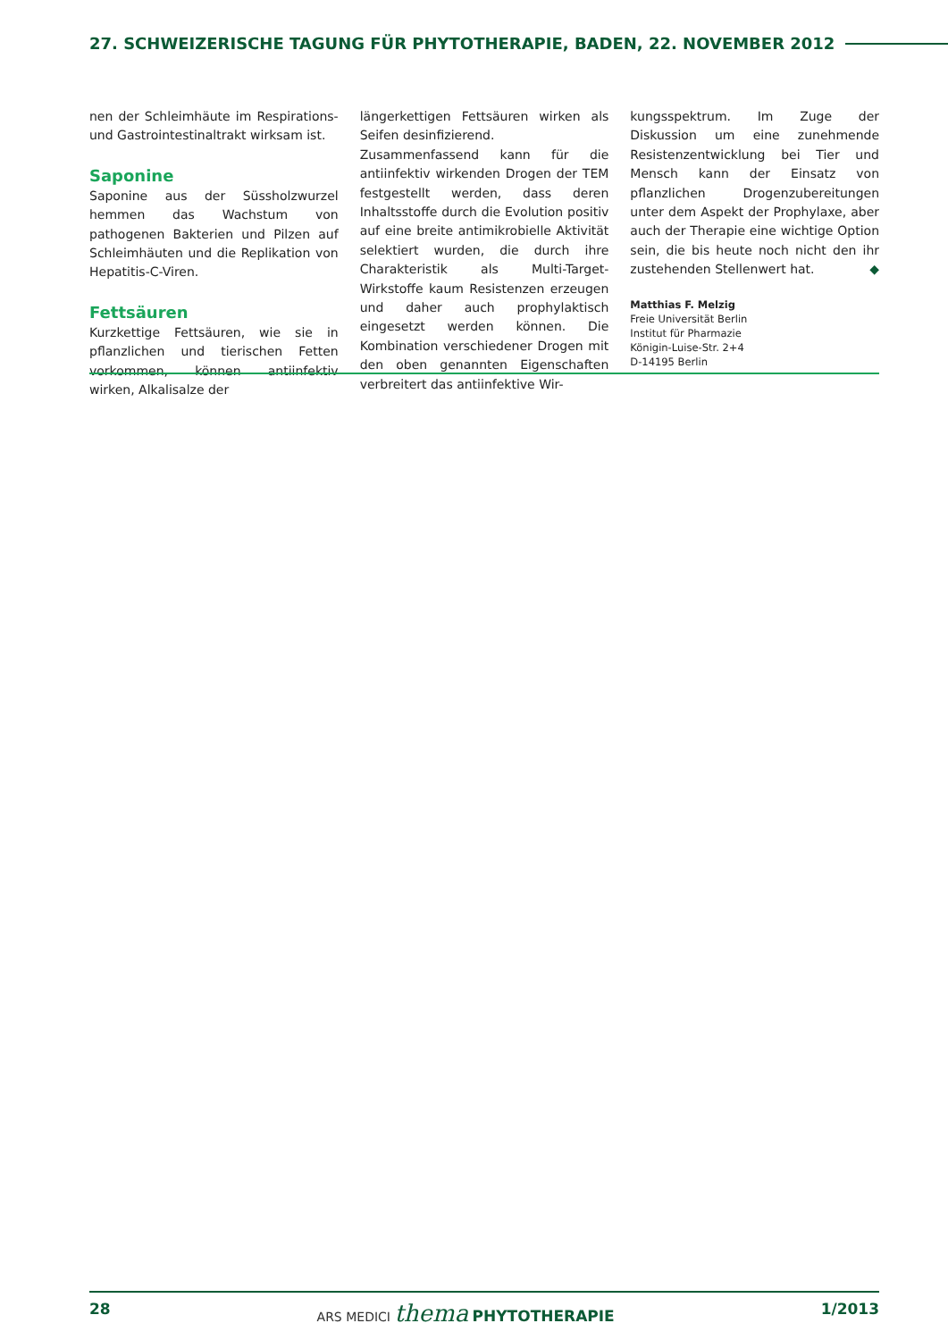27. SCHWEIZERISCHE TAGUNG FÜR PHYTOTHERAPIE, BADEN, 22. NOVEMBER 2012
nen der Schleimhäute im Respirations- und Gastrointestinaltrakt wirksam ist.
Saponine
Saponine aus der Süssholzwurzel hemmen das Wachstum von pathogenen Bakterien und Pilzen auf Schleimhäuten und die Replikation von Hepatitis-C-Viren.
Fettsäuren
Kurzkettige Fettsäuren, wie sie in pflanzlichen und tierischen Fetten vorkommen, können antiinfektiv wirken, Alkalisalze der
längerkettigen Fettsäuren wirken als Seifen desinfizierend.
Zusammenfassend kann für die antiinfektiv wirkenden Drogen der TEM festgestellt werden, dass deren Inhaltsstoffe durch die Evolution positiv auf eine breite antimikrobielle Aktivität selektiert wurden, die durch ihre Charakteristik als Multi-Target-Wirkstoffe kaum Resistenzen erzeugen und daher auch prophylaktisch eingesetzt werden können. Die Kombination verschiedener Drogen mit den oben genannten Eigenschaften verbreitert das antiinfektive Wir-
kungsspektrum. Im Zuge der Diskussion um eine zunehmende Resistenzentwicklung bei Tier und Mensch kann der Einsatz von pflanzlichen Drogenzubereitungen unter dem Aspekt der Prophylaxe, aber auch der Therapie eine wichtige Option sein, die bis heute noch nicht den ihr zustehenden Stellenwert hat. ◆
Matthias F. Melzig
Freie Universität Berlin
Institut für Pharmazie
Königin-Luise-Str. 2+4
D-14195 Berlin
28 ARS MEDICI thema PHYTOTHERAPIE 1/2013